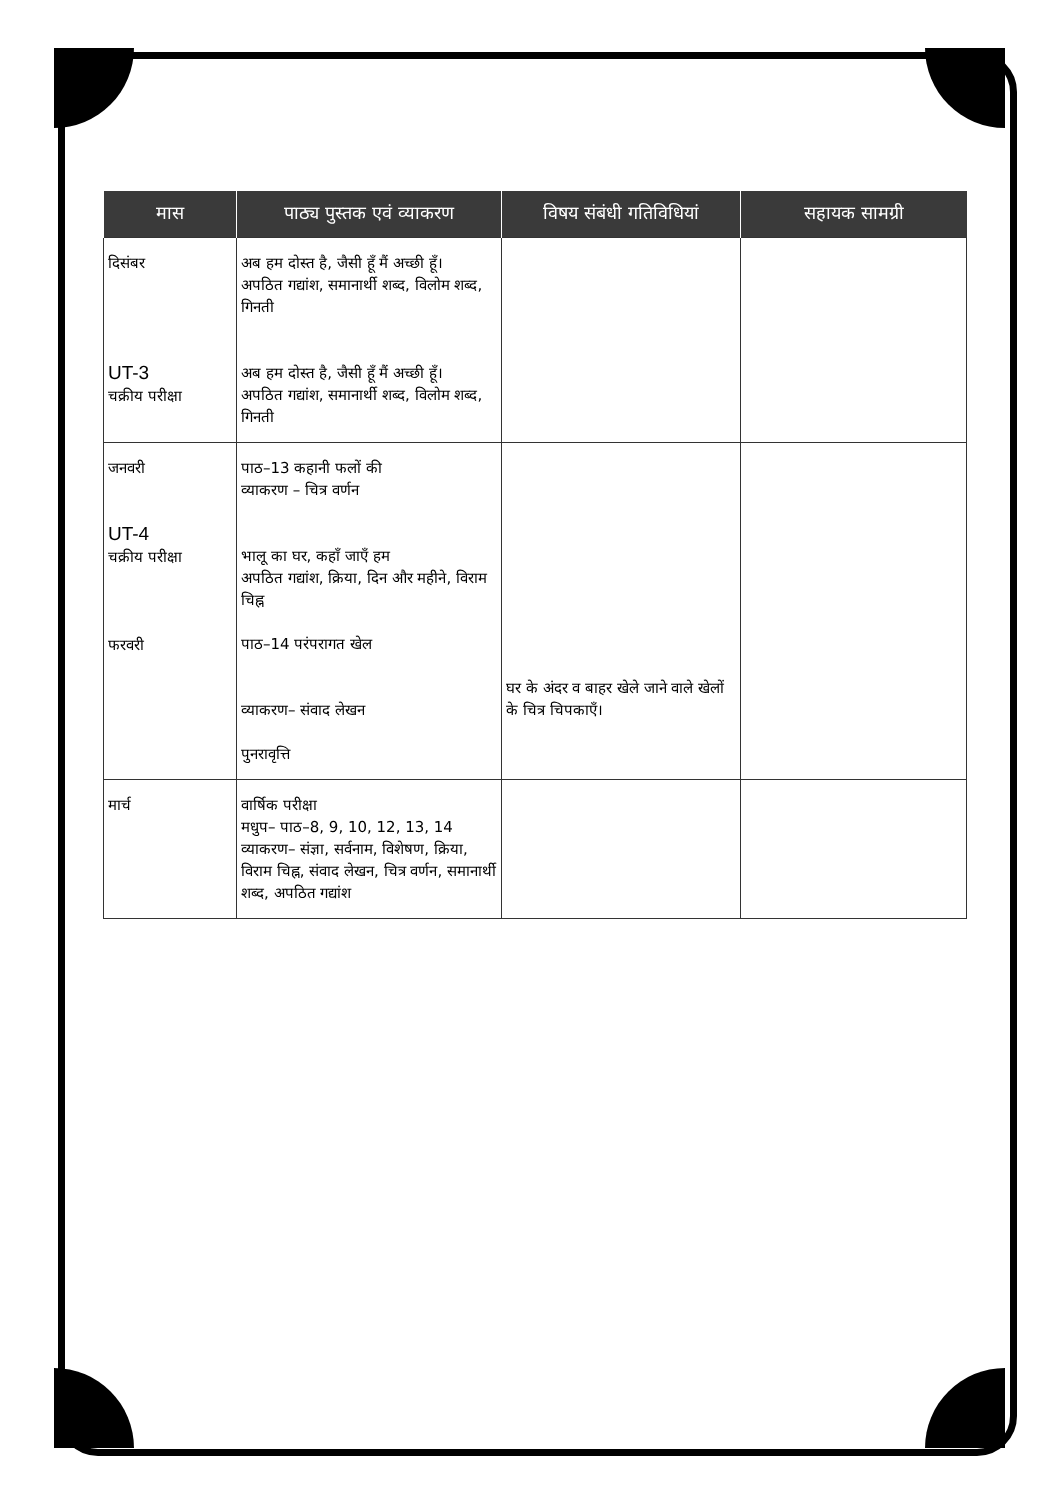| मास | पाठ्य पुस्तक एवं व्याकरण | विषय संबंधी गतिविधियां | सहायक सामग्री |
| --- | --- | --- | --- |
| दिसंबर UT-3 चक्रीय परीक्षा | अब हम दोस्त है, जैसी हूँ मैं अच्छी हूँ। अपठित गद्यांश, समानार्थी शब्द, विलोम शब्द, गिनती अब हम दोस्त है, जैसी हूँ मैं अच्छी हूँ। अपठित गद्यांश, समानार्थी शब्द, विलोम शब्द, गिनती | | |
| जनवरी UT-4 चक्रीय परीक्षा फरवरी | पाठ–13 कहानी फलों की व्याकरण – चित्र वर्णन भालू का घर, कहाँ जाएँ हम अपठित गद्यांश, क्रिया, दिन और महीने, विराम चिह्न पाठ–14 परंपरागत खेल व्याकरण– संवाद लेखन पुनरावृत्ति | घर के अंदर व बाहर खेले जाने वाले खेलों के चित्र चिपकाएँ। | |
| मार्च | वार्षिक परीक्षा मधुप– पाठ–8, 9, 10, 12, 13, 14 व्याकरण– संज्ञा, सर्वनाम, विशेषण, क्रिया, विराम चिह्न, संवाद लेखन, चित्र वर्णन, समानार्थी शब्द, अपठित गद्यांश | | |